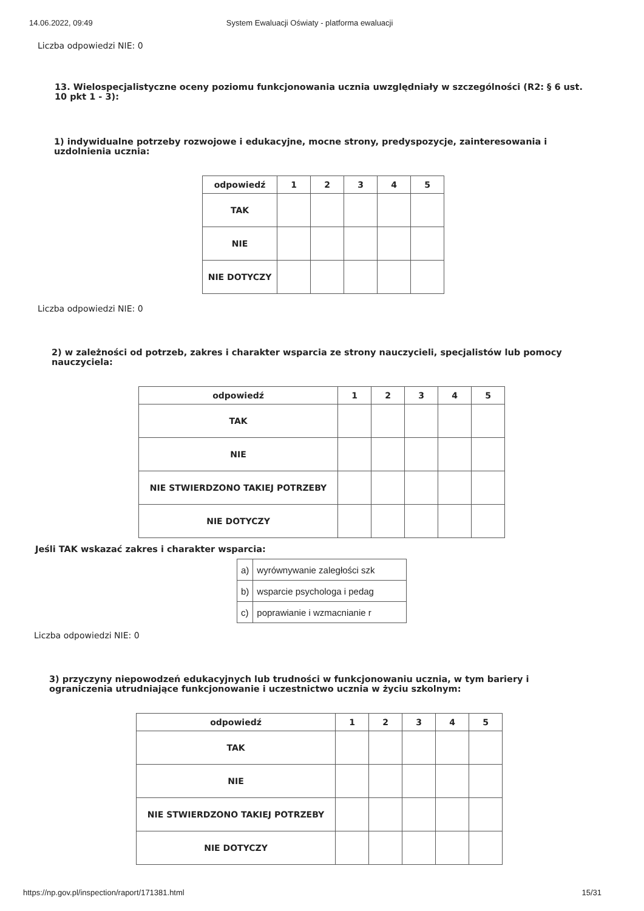14.06.2022, 09:49 System Ewaluacji Oświaty - platforma ewaluacji
Liczba odpowiedzi NIE: 0
13. Wielospecjalistyczne oceny poziomu funkcjonowania ucznia uwzględniały w szczególności (R2: § 6 ust. 10 pkt 1 - 3):
1) indywidualne potrzeby rozwojowe i edukacyjne, mocne strony, predyspozycje, zainteresowania i uzdolnienia ucznia:
| odpowiedź | 1 | 2 | 3 | 4 | 5 |
| --- | --- | --- | --- | --- | --- |
| TAK | | | | | |
| NIE | | | | | |
| NIE DOTYCZY | | | | | |
Liczba odpowiedzi NIE: 0
2) w zależności od potrzeb, zakres i charakter wsparcia ze strony nauczycieli, specjalistów lub pomocy nauczyciela:
| odpowiedź | 1 | 2 | 3 | 4 | 5 |
| --- | --- | --- | --- | --- | --- |
| TAK | | | | | |
| NIE | | | | | |
| NIE STWIERDZONO TAKIEJ POTRZEBY | | | | | |
| NIE DOTYCZY | | | | | |
Jeśli TAK wskazać zakres i charakter wsparcia:
| a) | wyrównywanie zaległości szk |
| b) | wsparcie psychologa i pedag |
| c) | poprawianie i wzmacnianie r |
Liczba odpowiedzi NIE: 0
3) przyczyny niepowodzeń edukacyjnych lub trudności w funkcjonowaniu ucznia, w tym bariery i ograniczenia utrudniające funkcjonowanie i uczestnictwo ucznia w życiu szkolnym:
| odpowiedź | 1 | 2 | 3 | 4 | 5 |
| --- | --- | --- | --- | --- | --- |
| TAK | | | | | |
| NIE | | | | | |
| NIE STWIERDZONO TAKIEJ POTRZEBY | | | | | |
| NIE DOTYCZY | | | | | |
https://np.gov.pl/inspection/raport/171381.html 15/31